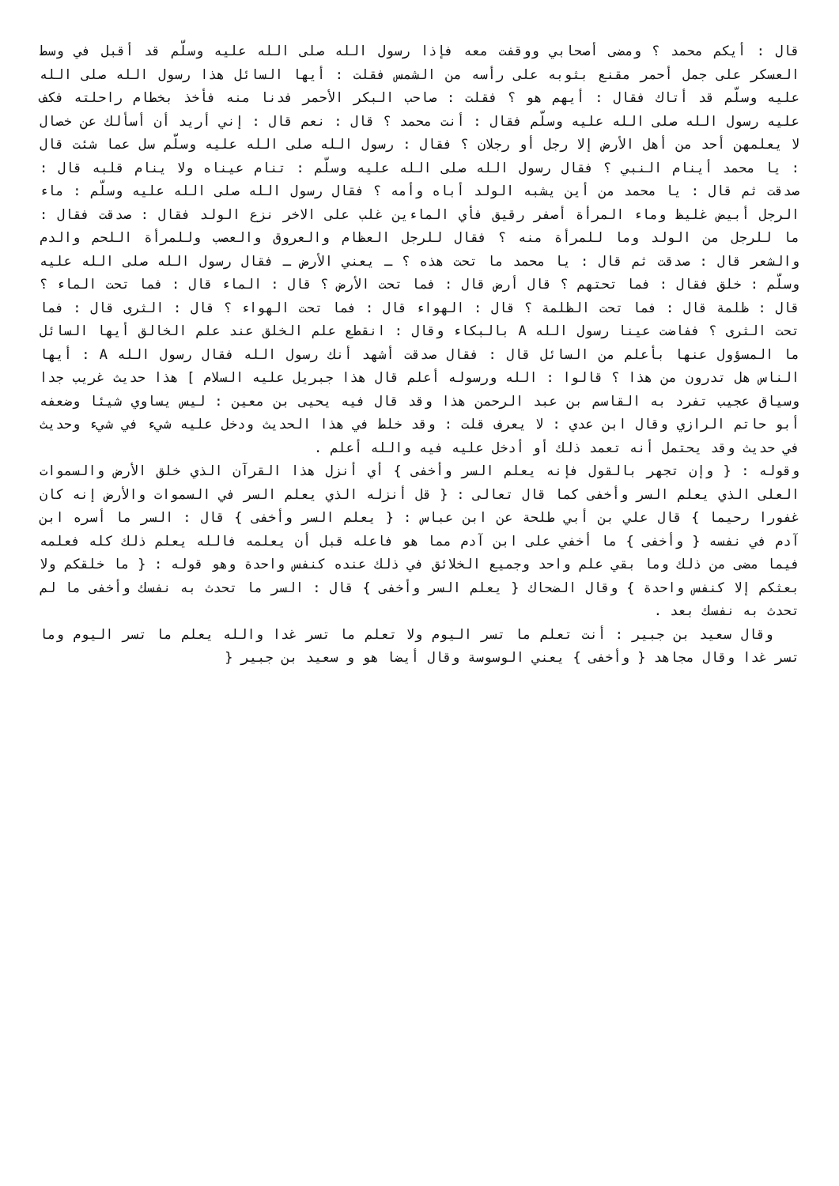قال : أيكم محمد ؟ ومضى أصحابي ووقفت معه فإذا رسول الله صلى الله عليه وسلّم قد أقبل في وسط العسكر على جمل أحمر مقنع بثوبه على رأسه من الشمس فقلت : أيها السائل هذا رسول الله صلى الله عليه وسلّم قد أتاك فقال : أيهم هو ؟ فقلت : صاحب البكر الأحمر فدنا منه فأخذ بخطام راحلته فكف عليه رسول الله صلى الله عليه وسلّم فقال : أنت محمد ؟ قال : نعم قال : إني أريد أن أسألك عن خصال لا يعلمهن أحد من أهل الأرض إلا رجل أو رجلان ؟ فقال : رسول الله صلى الله عليه وسلّم سل عما شئت قال : يا محمد أينام النبي ؟ فقال رسول الله صلى الله عليه وسلّم : تنام عيناه ولا ينام قلبه قال : صدقت ثم قال : يا محمد من أين يشبه الولد أباه وأمه ؟ فقال رسول الله صلى الله عليه وسلّم : ماء الرجل أبيض غليظ وماء المرأة أصفر رقيق فأي الماءين غلب على الاخر نزع الولد فقال : صدقت فقال : ما للرجل من الولد وما للمرأة منه ؟ فقال للرجل العظام والعروق والعصب وللمرأة اللحم والدم والشعر قال : صدقت ثم قال : يا محمد ما تحت هذه ؟ ـ يعني الأرض ـ فقال رسول الله صلى الله عليه وسلّم : خلق فقال : فما تحتهم ؟ قال أرض قال : فما تحت الأرض ؟ قال : الماء قال : فما تحت الماء ؟ قال : ظلمة قال : فما تحت الظلمة ؟ قال : الهواء قال : فما تحت الهواء ؟ قال : الثرى قال : فما تحت الثرى ؟ ففاضت عينا رسول الله A بالبكاء وقال : انقطع علم الخلق عند علم الخالق أيها السائل ما المسؤول عنها بأعلم من السائل قال : فقال صدقت أشهد أنك رسول الله فقال رسول الله A : أيها الناس هل تدرون من هذا ؟ قالوا : الله ورسوله أعلم قال هذا جبريل عليه السلام ] هذا حديث غريب جدا وسياق عجيب تفرد به القاسم بن عبد الرحمن هذا وقد قال فيه يحيى بن معين : ليس يساوي شيئا وضعفه أبو حاتم الرازي وقال ابن عدي : لا يعرف قلت : وقد خلط في هذا الحديث ودخل عليه شيء في شيء وحديث في حديث وقد يحتمل أنه تعمد ذلك أو أدخل عليه فيه والله أعلم .
وقوله : { وإن تجهر بالقول فإنه يعلم السر وأخفى } أي أنزل هذا القرآن الذي خلق الأرض والسموات العلى الذي يعلم السر وأخفى كما قال تعالى : { قل أنزله الذي يعلم السر في السموات والأرض إنه كان غفورا رحيما } قال علي بن أبي طلحة عن ابن عباس : { يعلم السر وأخفى } قال : السر ما أسره ابن آدم في نفسه { وأخفى } ما أخفي على ابن آدم مما هو فاعله قبل أن يعلمه فالله يعلم ذلك كله فعلمه فيما مضى من ذلك وما بقي علم واحد وجميع الخلائق في ذلك عنده كنفس واحدة وهو قوله : { ما خلقكم ولا بعثكم إلا كنفس واحدة } وقال الضحاك { يعلم السر وأخفى } قال : السر ما تحدث به نفسك وأخفى ما لم تحدث به نفسك بعد .
وقال سعيد بن جبير : أنت تعلم ما تسر اليوم ولا تعلم ما تسر غدا والله يعلم ما تسر اليوم وما تسر غدا وقال مجاهد { وأخفى } يعني الوسوسة وقال أيضا هو و سعيد بن جبير {